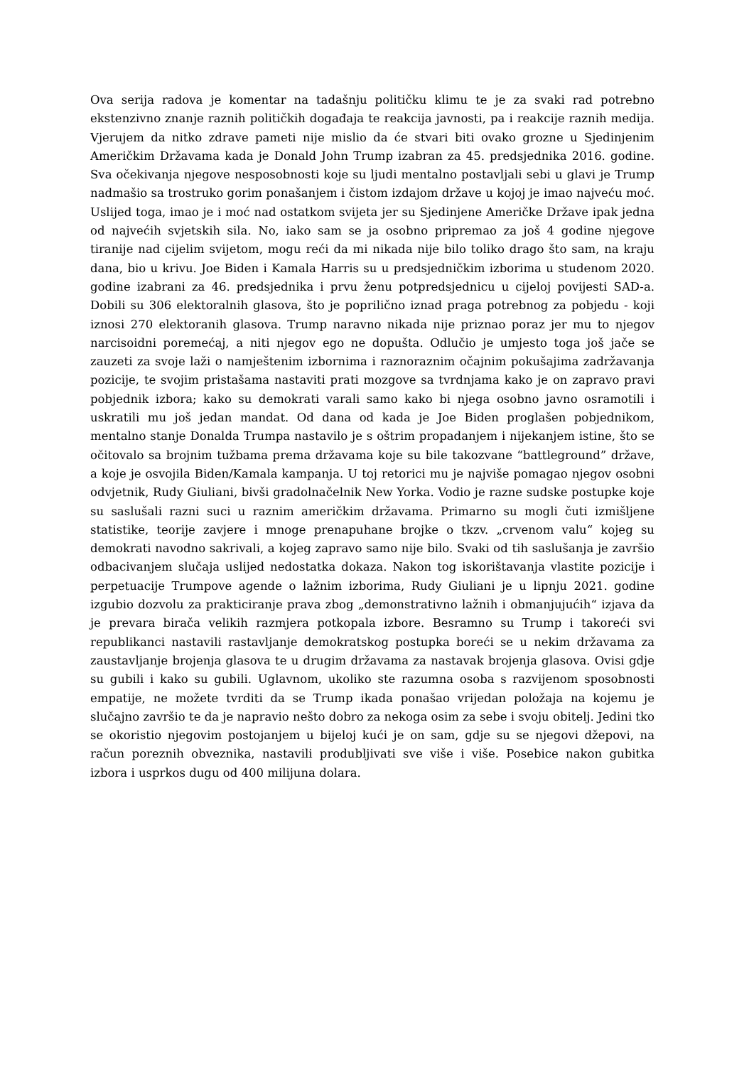Ova serija radova je komentar na tadašnju političku klimu te je za svaki rad potrebno ekstenzivno znanje raznih političkih događaja te reakcija javnosti, pa i reakcije raznih medija. Vjerujem da nitko zdrave pameti nije mislio da će stvari biti ovako grozne u Sjedinjenim Američkim Državama kada je Donald John Trump izabran za 45. predsjednika 2016. godine. Sva očekivanja njegove nesposobnosti koje su ljudi mentalno postavljali sebi u glavi je Trump nadmašio sa trostruko gorim ponašanjem i čistom izdajom države u kojoj je imao najveću moć. Uslijed toga, imao je i moć nad ostatkom svijeta jer su Sjedinjene Američke Države ipak jedna od najvećih svjetskih sila. No, iako sam se ja osobno pripremao za još 4 godine njegove tiranije nad cijelim svijetom, mogu reći da mi nikada nije bilo toliko drago što sam, na kraju dana, bio u krivu. Joe Biden i Kamala Harris su u predsjedničkim izborima u studenom 2020. godine izabrani za 46. predsjednika i prvu ženu potpredsjednicu u cijeloj povijesti SAD-a. Dobili su 306 elektoralnih glasova, što je poprilično iznad praga potrebnog za pobjedu - koji iznosi 270 elektoranih glasova. Trump naravno nikada nije priznao poraz jer mu to njegov narcisoidni poremećaj, a niti njegov ego ne dopušta. Odlučio je umjesto toga još jače se zauzeti za svoje laži o namještenim izbornima i raznoraznim očajnim pokušajima zadržavanja pozicije, te svojim pristašama nastaviti prati mozgove sa tvrdnjama kako je on zapravo pravi pobjednik izbora; kako su demokrati varali samo kako bi njega osobno javno osramotili i uskratili mu još jedan mandat. Od dana od kada je Joe Biden proglašen pobjednikom, mentalno stanje Donalda Trumpa nastavilo je s oštrim propadanjem i nijekanjem istine, što se očitovalo sa brojnim tužbama prema državama koje su bile takozvane “battleground” države, a koje je osvojila Biden/Kamala kampanja. U toj retorici mu je najviše pomagao njegov osobni odvjetnik, Rudy Giuliani, bivši gradolnačelnik New Yorka. Vodio je razne sudske postupke koje su saslušali razni suci u raznim američkim državama. Primarno su mogli čuti izmišljene statistike, teorije zavjere i mnoge prenapuhane brojke o tkzv. „crvenom valu“ kojeg su demokrati navodno sakrivali, a kojeg zapravo samo nije bilo. Svaki od tih saslušanja je završio odbacivanjem slučaja uslijed nedostatka dokaza. Nakon tog iskorištavanja vlastite pozicije i perpetuacije Trumpove agende o lažnim izborima, Rudy Giuliani je u lipnju 2021. godine izgubio dozvolu za prakticiranje prava zbog „demonstrativno lažnih i obmanjujućih“ izjava da je prevara birača velikih razmjera potkopala izbore. Besramno su Trump i takoreći svi republikanci nastavili rastavljanje demokratskog postupka boreći se u nekim državama za zaustavljanje brojenja glasova te u drugim državama za nastavak brojenja glasova. Ovisi gdje su gubili i kako su gubili. Uglavnom, ukoliko ste razumna osoba s razvijenom sposobnosti empatije, ne možete tvrditi da se Trump ikada ponašao vrijedan položaja na kojemu je slučajno završio te da je napravio nešto dobro za nekoga osim za sebe i svoju obitelj. Jedini tko se okoristio njegovim postojanjem u bijeloj kući je on sam, gdje su se njegovi džepovi, na račun poreznih obveznika, nastavili produbljivati sve više i više. Posebice nakon gubitka izbora i usprkos dugu od 400 milijuna dolara.